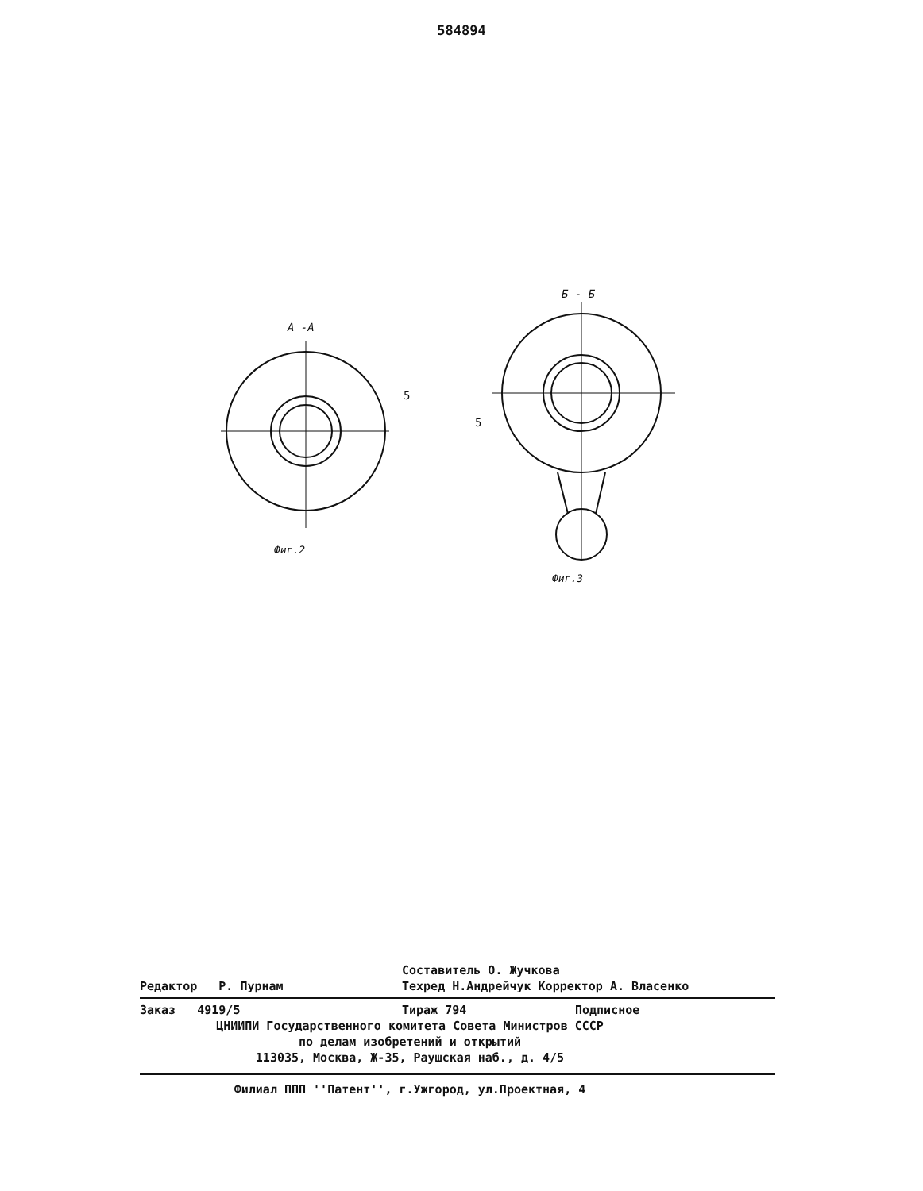584894
А -А
5
Фиг.2
Б - Б
5
Фиг.3
Составитель О. Жучкова
Редактор Р. Пурнам Техред Н.Андрейчук Корректор А. Власенко
Заказ 4919/5 Тираж 794 Подписное
ЦНИИПИ Государственного комитета Совета Министров СССР
по делам изобретений и открытий
113035, Москва, Ж-35, Раушская наб., д. 4/5
Филиал ППП ''Патент'', г.Ужгород, ул.Проектная, 4